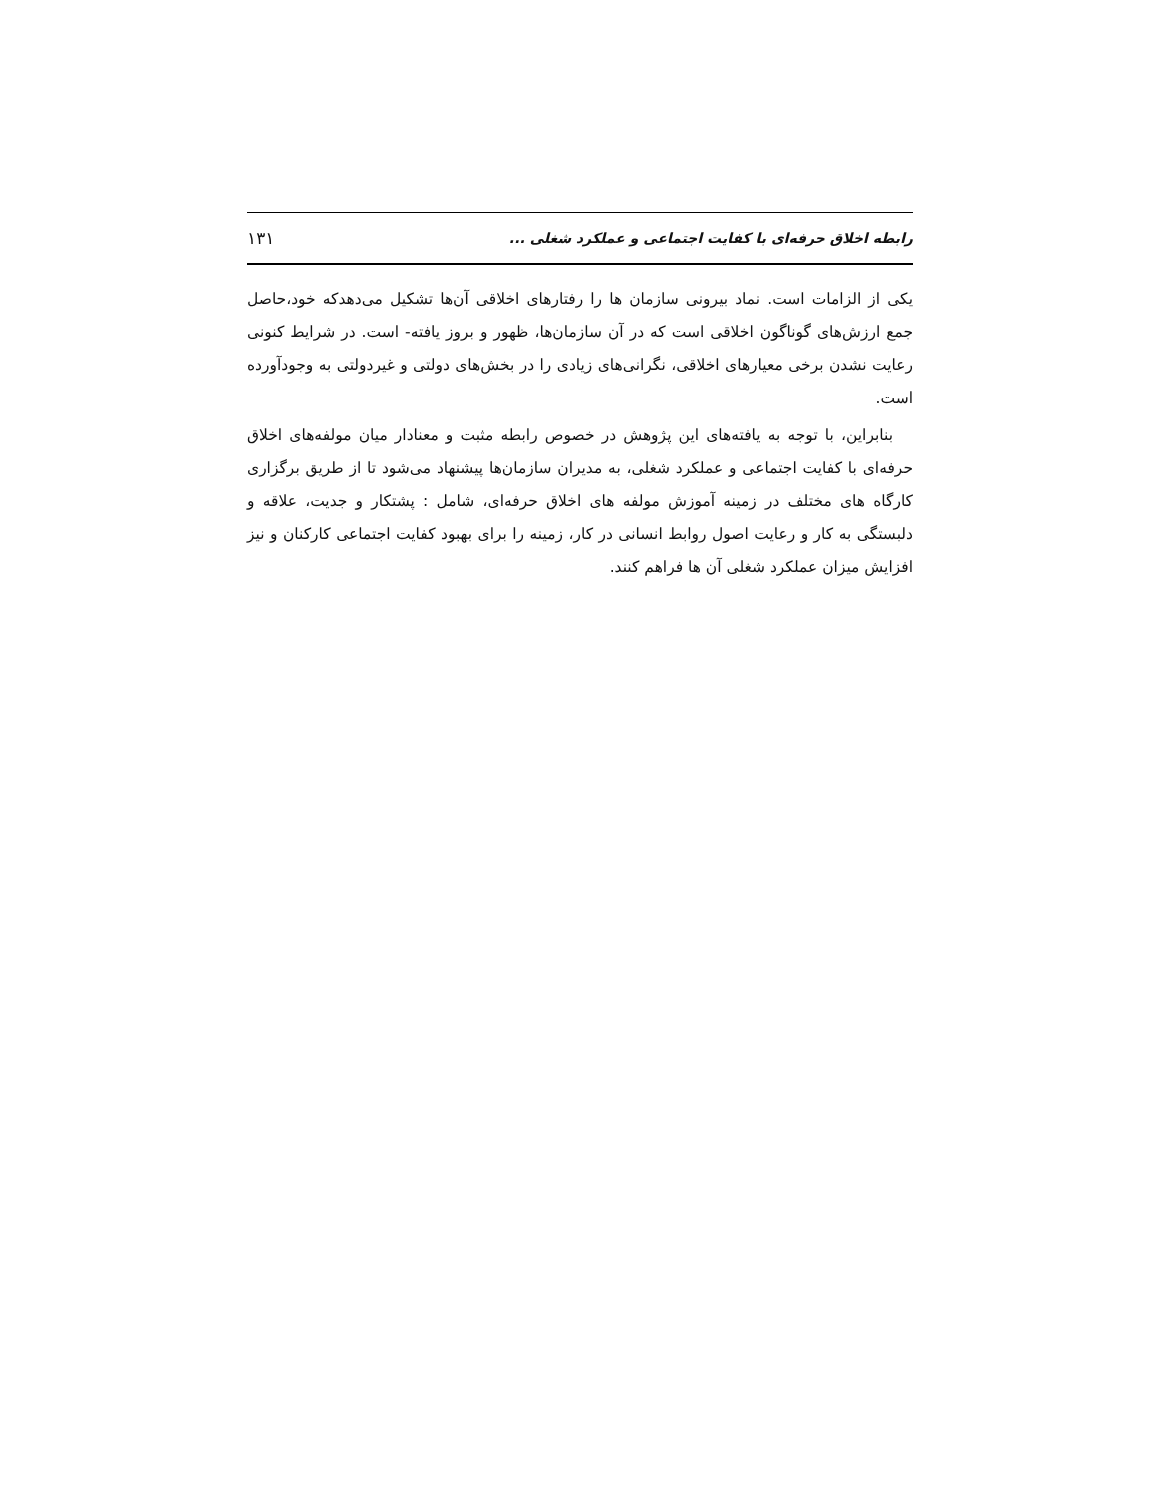رابطه اخلاق حرفه‌ای با کفایت اجتماعی و عملکرد شغلی ... ۱۳۱
یکی از الزامات است. نماد بیرونی سازمان ها را رفتارهای اخلاقی آن‌ها تشکیل می‌دهدکه خود،حاصل جمع ارزش‌های گوناگون اخلاقی است که در آن سازمان‌ها، ظهور و بروز یافته- است. در شرایط کنونی رعایت نشدن برخی معیارهای اخلاقی، نگرانی‌های زیادی را در بخش‌های دولتی و غیردولتی به وجودآورده است.
بنابراین، با توجه به یافته‌های این پژوهش در خصوص رابطه مثبت و معنادار میان مولفه‌های اخلاق حرفه‌ای با کفایت اجتماعی و عملکرد شغلی، به مدیران سازمان‌ها پیشنهاد می‌شود تا از طریق برگزاری کارگاه های مختلف در زمینه آموزش مولفه های اخلاق حرفه‌ای، شامل : پشتکار و جدیت، علاقه و دلبستگی به کار و رعایت اصول روابط انسانی در کار، زمینه را برای بهبود کفایت اجتماعی کارکنان و نیز افزایش میزان عملکرد شغلی آن ها فراهم کنند.